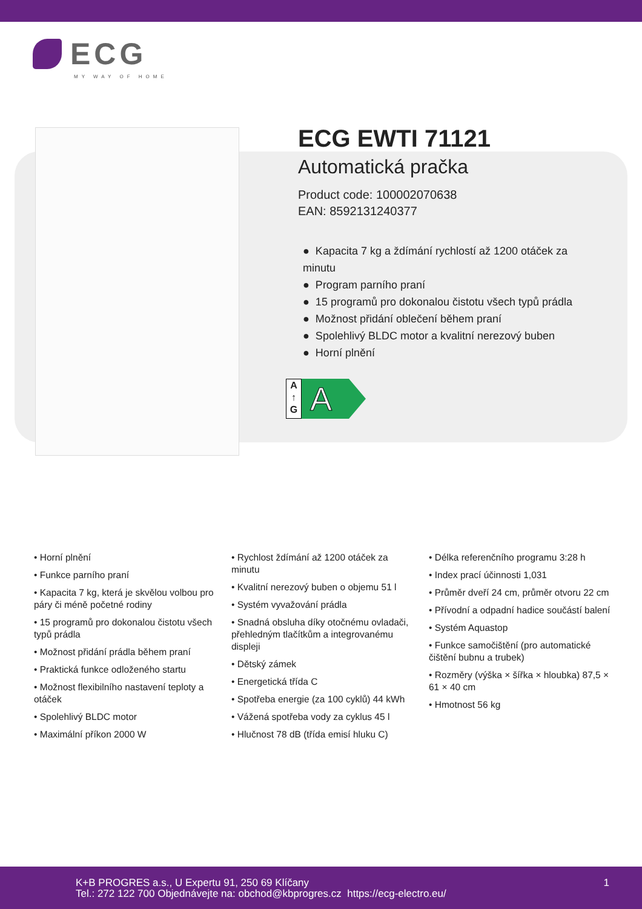ECG
MY WAY OF HOME
ECG EWTI 71121
Automatická pračka
Product code: 100002070638
EAN: 8592131240377
● Kapacita 7 kg a ždímání rychlostí až 1200 otáček za minutu
● Program parního praní
● 15 programů pro dokonalou čistotu všech typů prádla
● Možnost přidání oblečení během praní
● Spolehlivý BLDC motor a kvalitní nerezový buben
● Horní plnění
A
↑
G
A
• Horní plnění
• Funkce parního praní
• Kapacita 7 kg, která je skvělou volbou pro páry či méně početné rodiny
• 15 programů pro dokonalou čistotu všech typů prádla
• Možnost přidání prádla během praní
• Praktická funkce odloženého startu
• Možnost flexibilního nastavení teploty a otáček
• Spolehlivý BLDC motor
• Maximální příkon 2000 W
• Rychlost ždímání až 1200 otáček za minutu
• Kvalitní nerezový buben o objemu 51 l
• Systém vyvažování prádla
• Snadná obsluha díky otočnému ovladači, přehledným tlačítkům a integrovanému displeji
• Dětský zámek
• Energetická třída C
• Spotřeba energie (za 100 cyklů) 44 kWh
• Vážená spotřeba vody za cyklus 45 l
• Hlučnost 78 dB (třída emisí hluku C)
• Délka referenčního programu 3:28 h
• Index prací účinnosti 1,031
• Průměr dveří 24 cm, průměr otvoru 22 cm
• Přívodní a odpadní hadice součástí balení
• Systém Aquastop
• Funkce samočištění (pro automatické čištění bubnu a trubek)
• Rozměry (výška × šířka × hloubka) 87,5 × 61 × 40 cm
• Hmotnost 56 kg
K+B PROGRES a.s., U Expertu 91, 250 69 Klíčany
Tel.: 272 122 700 Objednávejte na: obchod@kbprogres.cz https://ecg-electro.eu/
1